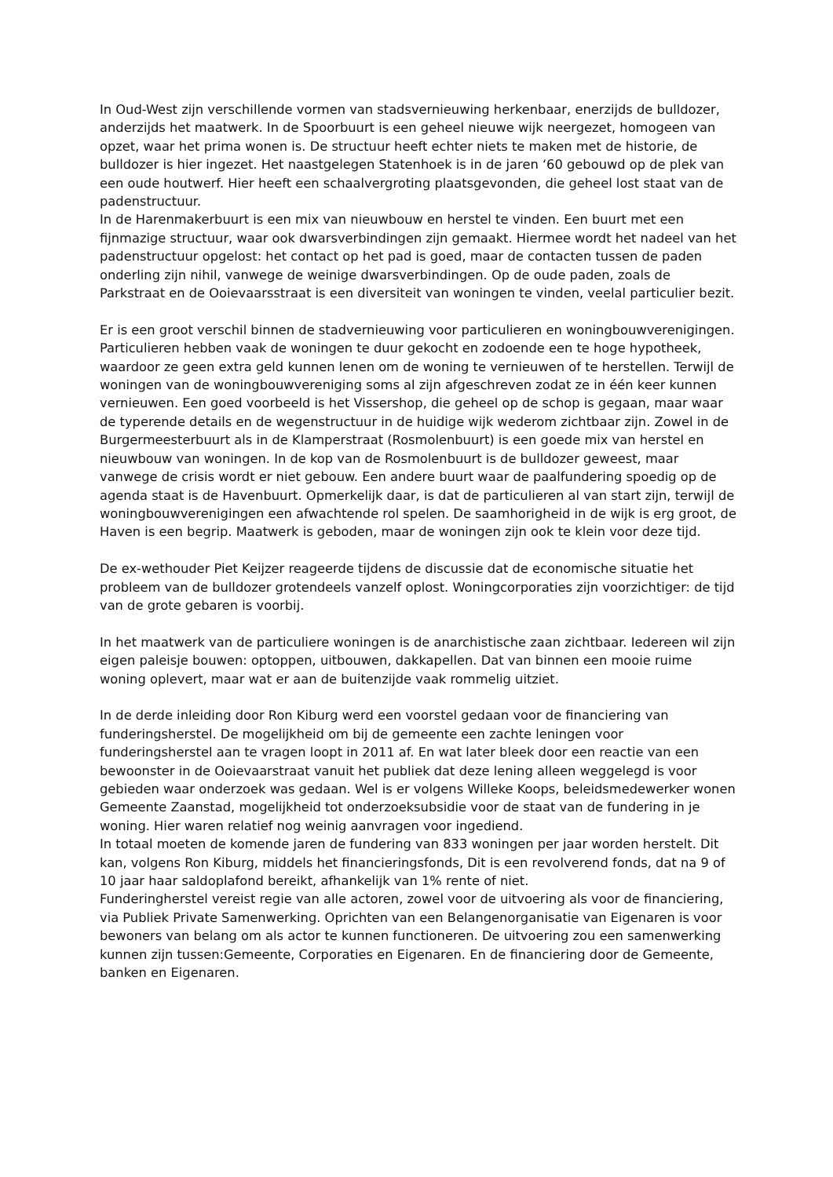In Oud-West zijn verschillende vormen van stadsvernieuwing herkenbaar, enerzijds de bulldozer, anderzijds het maatwerk. In de Spoorbuurt is een geheel nieuwe wijk neergezet, homogeen van opzet, waar het prima wonen is. De structuur heeft echter niets te maken met de historie, de bulldozer is hier ingezet. Het naastgelegen Statenhoek is in de jaren ‘60 gebouwd op de plek van een oude houtwerf. Hier heeft een schaalvergroting plaatsgevonden, die geheel lost staat van de padenstructuur.
In de Harenmakerbuurt is een mix van nieuwbouw en herstel te vinden. Een buurt met een fijnmazige structuur, waar ook dwarsverbindingen zijn gemaakt. Hiermee wordt het nadeel van het padenstructuur opgelost: het contact op het pad is goed, maar de contacten tussen de paden onderling zijn nihil, vanwege de weinige dwarsverbindingen. Op de oude paden, zoals de Parkstraat en de Ooievaarsstraat is een diversiteit van woningen te vinden, veelal particulier bezit.
Er is een groot verschil binnen de stadvernieuwing voor particulieren en woningbouwverenigingen. Particulieren hebben vaak de woningen te duur gekocht en zodoende een te hoge hypotheek, waardoor ze geen extra geld kunnen lenen om de woning te vernieuwen of te herstellen. Terwijl de woningen van de woningbouwvereniging soms al zijn afgeschreven zodat ze in één keer kunnen vernieuwen. Een goed voorbeeld is het Vissershop, die geheel op de schop is gegaan, maar waar de typerende details en de wegenstructuur in de huidige wijk wederom zichtbaar zijn. Zowel in de Burgermeesterbuurt als in de Klamperstraat (Rosmolenbuurt) is een goede mix van herstel en nieuwbouw van woningen. In de kop van de Rosmolenbuurt is de bulldozer geweest, maar vanwege de crisis wordt er niet gebouw. Een andere buurt waar de paalfundering spoedig op de agenda staat is de Havenbuurt. Opmerkelijk daar, is dat de particulieren al van start zijn, terwijl de woningbouwverenigingen een afwachtende rol spelen. De saamhorigheid in de wijk is erg groot, de Haven is een begrip. Maatwerk is geboden, maar de woningen zijn ook te klein voor deze tijd.
De ex-wethouder Piet Keijzer reageerde tijdens de discussie dat de economische situatie het probleem van de bulldozer grotendeels vanzelf oplost. Woningcorporaties zijn voorzichtiger: de tijd van de grote gebaren is voorbij.
In het maatwerk van de particuliere woningen is de anarchistische zaan zichtbaar. Iedereen wil zijn eigen paleisje bouwen: optoppen, uitbouwen, dakkapellen. Dat van binnen een mooie ruime woning oplevert, maar wat er aan de buitenzijde vaak rommelig uitziet.
In de derde inleiding door Ron Kiburg werd een voorstel gedaan voor de financiering van funderingsherstel. De mogelijkheid om bij de gemeente een zachte leningen voor funderingsherstel aan te vragen loopt in 2011 af. En wat later bleek door een reactie van een bewoonster in de Ooievaarstraat vanuit het publiek dat deze lening alleen weggelegd is voor gebieden waar onderzoek was gedaan. Wel is er volgens Willeke Koops, beleidsmedewerker wonen Gemeente Zaanstad, mogelijkheid tot onderzoeksubsidie voor de staat van de fundering in je woning. Hier waren relatief nog weinig aanvragen voor ingediend.
In totaal moeten de komende jaren de fundering van 833 woningen per jaar worden herstelt. Dit kan, volgens Ron Kiburg, middels het financieringsfonds, Dit is een revolverend fonds, dat na 9 of 10 jaar haar saldoplafond bereikt, afhankelijk van 1% rente of niet.
Funderingherstel vereist regie van alle actoren, zowel voor de uitvoering als voor de financiering, via Publiek Private Samenwerking. Oprichten van een Belangenorganisatie van Eigenaren is voor bewoners van belang om als actor te kunnen functioneren. De uitvoering zou een samenwerking kunnen zijn tussen:Gemeente, Corporaties en Eigenaren. En de financiering door de Gemeente, banken en Eigenaren.